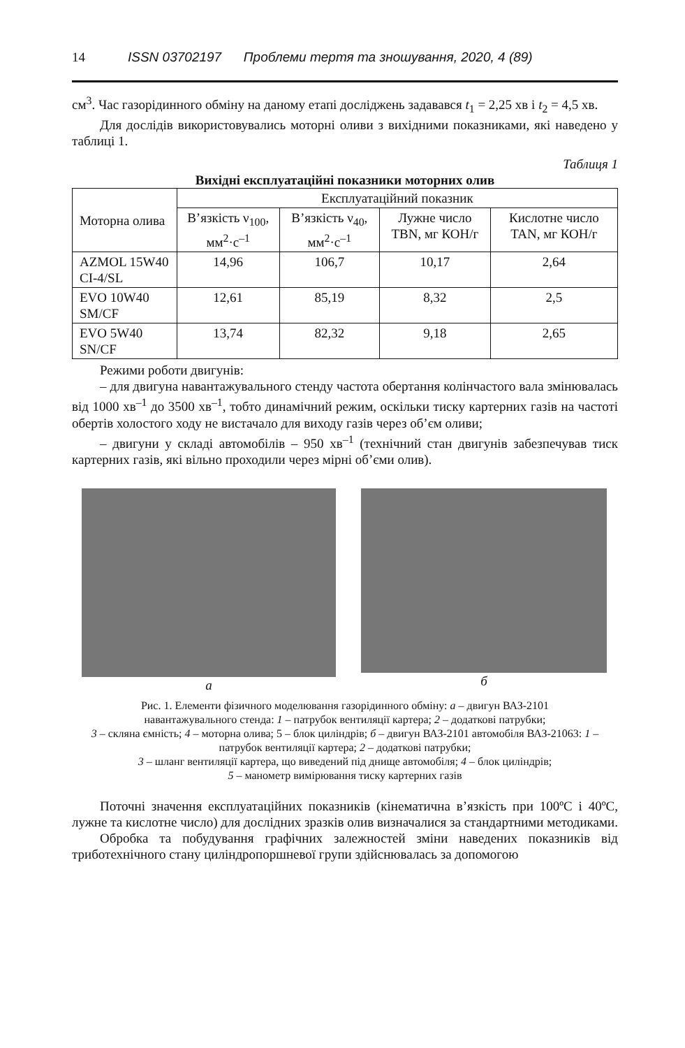14 ISSN 03702197 Проблеми тертя та зношування, 2020, 4 (89)
см<sup>3</sup>. Час газорідинного обміну на даному етапі досліджень задавався t<sub>1</sub> = 2,25 хв і t<sub>2</sub> = 4,5 хв.
Для дослідів використовувались моторні оливи з вихідними показниками, які наведено у таблиці 1.
Таблиця 1
Вихідні експлуатаційні показники моторних олив
| Моторна олива | Експлуатаційний показник | | | |
| --- | --- | --- | --- | --- |
| | В’язкість ν<sub>100</sub>, мм<sup>2</sup>·с<sup>–1</sup> | В’язкість ν<sub>40</sub>, мм<sup>2</sup>·с<sup>–1</sup> | Лужне число TBN, мг КОН/г | Кислотне число TAN, мг КОН/г |
| AZMOL 15W40 CI-4/SL | 14,96 | 106,7 | 10,17 | 2,64 |
| EVO 10W40 SM/CF | 12,61 | 85,19 | 8,32 | 2,5 |
| EVO 5W40 SN/CF | 13,74 | 82,32 | 9,18 | 2,65 |
Режими роботи двигунів:
– для двигуна навантажувального стенду частота обертання колінчастого вала змінювалась від 1000 хв<sup>–1</sup> до 3500 хв<sup>–1</sup>, тобто динамічний режим, оскільки тиску картерних газів на частоті обертів холостого ходу не вистачало для виходу газів через об’єм оливи;
– двигуни у складі автомобілів – 950 хв<sup>–1</sup> (технічний стан двигунів забезпечував тиск картерних газів, які вільно проходили через мірні об’єми олив).
а б
Рис. 1. Елементи фізичного моделювання газорідинного обміну: а – двигун ВАЗ-2101
навантажувального стенда: 1 – патрубок вентиляції картера; 2 – додаткові патрубки;
3 – скляна ємність; 4 – моторна олива; 5 – блок циліндрів; б – двигун ВАЗ-2101 автомобіля ВАЗ-21063: 1 – патрубок вентиляції картера; 2 – додаткові патрубки;
3 – шланг вентиляції картера, що виведений під днище автомобіля; 4 – блок циліндрів;
5 – манометр вимірювання тиску картерних газів
Поточні значення експлуатаційних показників (кінематична в’язкість при 100ºС і 40ºС, лужне та кислотне число) для дослідних зразків олив визначалися за стандартними методиками.
Обробка та побудування графічних залежностей зміни наведених показників від триботехнічного стану циліндропоршневої групи здійснювалась за допомогою